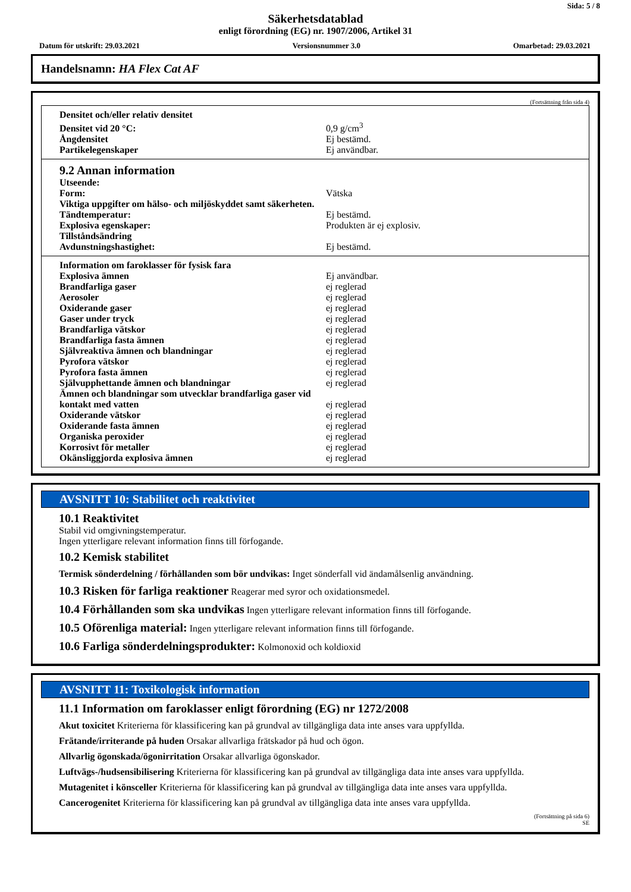Sida: 5 / 8
Säkerhetsdatablad
enligt förordning (EG) nr. 1907/2006, Artikel 31
Datum för utskrift: 29.03.2021 Versionsnummer 3.0 Omarbetad: 29.03.2021
Handelsnamn: HA Flex Cat AF
(Fortsättning från sida 4)
| Densitet och/eller relativ densitet | |
| Densitet vid 20 °C: | 0,9 g/cm<sup>3</sup> |
| Ångdensitet | Ej bestämd. |
| Partikelegenskaper | Ej användbar. |
| 9.2 Annan information | |
| Utseende: | |
| Form: | Vätska |
| Viktiga uppgifter om hälso- och miljöskyddet samt säkerheten. | |
| Tändtemperatur: | Ej bestämd. |
| Explosiva egenskaper: | Produkten är ej explosiv. |
| Tillståndsändring | |
| Avdunstningshastighet: | Ej bestämd. |
| Information om faroklasser för fysisk fara | |
| Explosiva ämnen | Ej användbar. |
| Brandfarliga gaser | ej reglerad |
| Aerosoler | ej reglerad |
| Oxiderande gaser | ej reglerad |
| Gaser under tryck | ej reglerad |
| Brandfarliga vätskor | ej reglerad |
| Brandfarliga fasta ämnen | ej reglerad |
| Självreaktiva ämnen och blandningar | ej reglerad |
| Pyrofora vätskor | ej reglerad |
| Pyrofora fasta ämnen | ej reglerad |
| Självupphettande ämnen och blandningar | ej reglerad |
| Ämnen och blandningar som utvecklar brandfarliga gaser vid kontakt med vatten | ej reglerad |
| Oxiderande vätskor | ej reglerad |
| Oxiderande fasta ämnen | ej reglerad |
| Organiska peroxider | ej reglerad |
| Korrosivt för metaller | ej reglerad |
| Okänsliggjorda explosiva ämnen | ej reglerad |
AVSNITT 10: Stabilitet och reaktivitet
10.1 Reaktivitet
Stabil vid omgivningstemperatur.
Ingen ytterligare relevant information finns till förfogande.
10.2 Kemisk stabilitet
Termisk sönderdelning / förhållanden som bör undvikas: Inget sönderfall vid ändamålsenlig användning.
10.3 Risken för farliga reaktioner Reagerar med syror och oxidationsmedel.
10.4 Förhållanden som ska undvikas Ingen ytterligare relevant information finns till förfogande.
10.5 Oförenliga material: Ingen ytterligare relevant information finns till förfogande.
10.6 Farliga sönderdelningsprodukter: Kolmonoxid och koldioxid
AVSNITT 11: Toxikologisk information
11.1 Information om faroklasser enligt förordning (EG) nr 1272/2008
Akut toxicitet Kriterierna för klassificering kan på grundval av tillgängliga data inte anses vara uppfyllda.
Frätande/irriterande på huden Orsakar allvarliga frätskador på hud och ögon.
Allvarlig ögonskada/ögonirritation Orsakar allvarliga ögonskador.
Luftvägs-/hudsensibilisering Kriterierna för klassificering kan på grundval av tillgängliga data inte anses vara uppfyllda.
Mutagenitet i könsceller Kriterierna för klassificering kan på grundval av tillgängliga data inte anses vara uppfyllda.
Cancerogenitet Kriterierna för klassificering kan på grundval av tillgängliga data inte anses vara uppfyllda.
(Fortsättning på sida 6)
SE